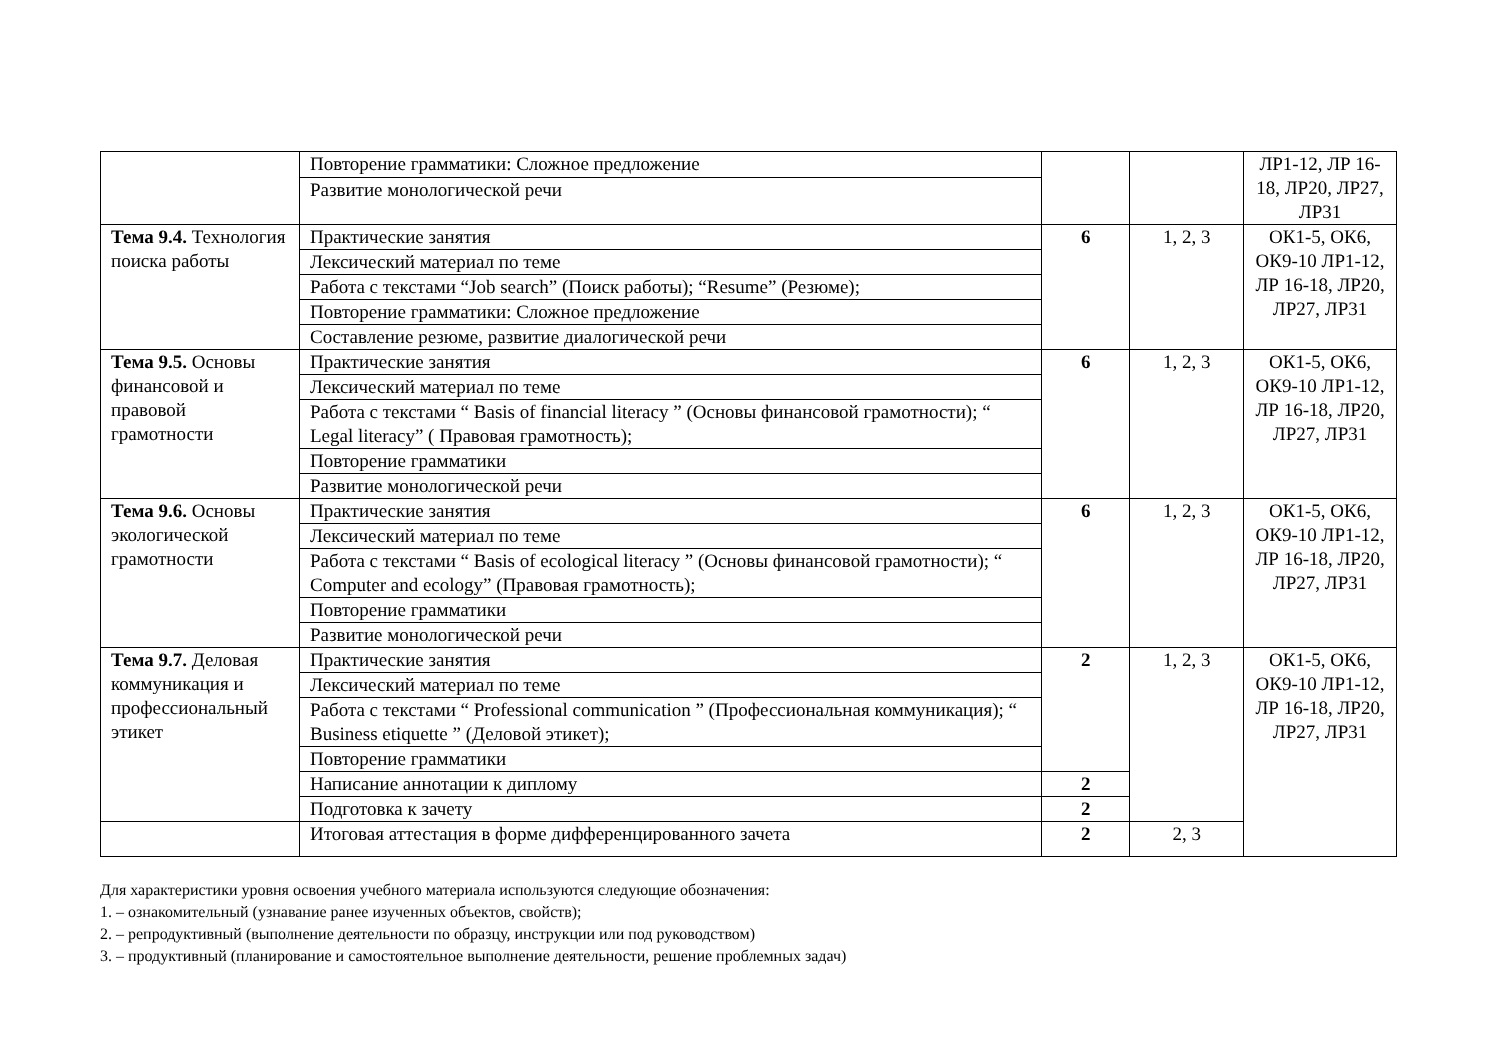| | Повторение грамматики: Сложное предложение | | | ЛР1-12, ЛР 16-18, ЛР20, ЛР27, ЛР31 |
| | Развитие монологической речи | | | |
| Тема 9.4. Технология поиска работы | Практические занятия | 6 | 1, 2, 3 | ОК1-5, ОК6, ОК9-10 ЛР1-12, ЛР 16-18, ЛР20, ЛР27, ЛР31 |
| | Лексический материал по теме | | | |
| | Работа с текстами “Job search” (Поиск работы); “Resume” (Резюме); | | | |
| | Повторение грамматики: Сложное предложение | | | |
| | Составление резюме, развитие диалогической речи | | | |
| Тема 9.5. Основы финансовой и правовой грамотности | Практические занятия | 6 | 1, 2, 3 | ОК1-5, ОК6, ОК9-10 ЛР1-12, ЛР 16-18, ЛР20, ЛР27, ЛР31 |
| | Лексический материал по теме | | | |
| | Работа с текстами “ Basis of financial literacy ” (Основы финансовой грамотности); “ Legal literacy” ( Правовая грамотность); | | | |
| | Повторение грамматики | | | |
| | Развитие монологической речи | | | |
| Тема 9.6. Основы экологической грамотности | Практические занятия | 6 | 1, 2, 3 | ОК1-5, ОК6, ОК9-10 ЛР1-12, ЛР 16-18, ЛР20, ЛР27, ЛР31 |
| | Лексический материал по теме | | | |
| | Работа с текстами “ Basis of ecological literacy ” (Основы финансовой грамотности); “ Computer and ecology” (Правовая грамотность); | | | |
| | Повторение грамматики | | | |
| | Развитие монологической речи | | | |
| Тема 9.7. Деловая коммуникация и профессиональный этикет | Практические занятия | 2 | 1, 2, 3 | ОК1-5, ОК6, ОК9-10 ЛР1-12, ЛР 16-18, ЛР20, ЛР27, ЛР31 |
| | Лексический материал по теме | | | |
| | Работа с текстами “ Professional communication ” (Профессиональная коммуникация); “ Business etiquette ” (Деловой этикет); | | | |
| | Повторение грамматики | | | |
| | Написание аннотации к диплому | 2 | | |
| | Подготовка к зачету | 2 | | |
| | Итоговая аттестация в форме дифференцированного зачета | 2 | 2, 3 | |
Для характеристики уровня освоения учебного материала используются следующие обозначения:
1. – ознакомительный (узнавание ранее изученных объектов, свойств);
2. – репродуктивный (выполнение деятельности по образцу, инструкции или под руководством)
3. – продуктивный (планирование и самостоятельное выполнение деятельности, решение проблемных задач)